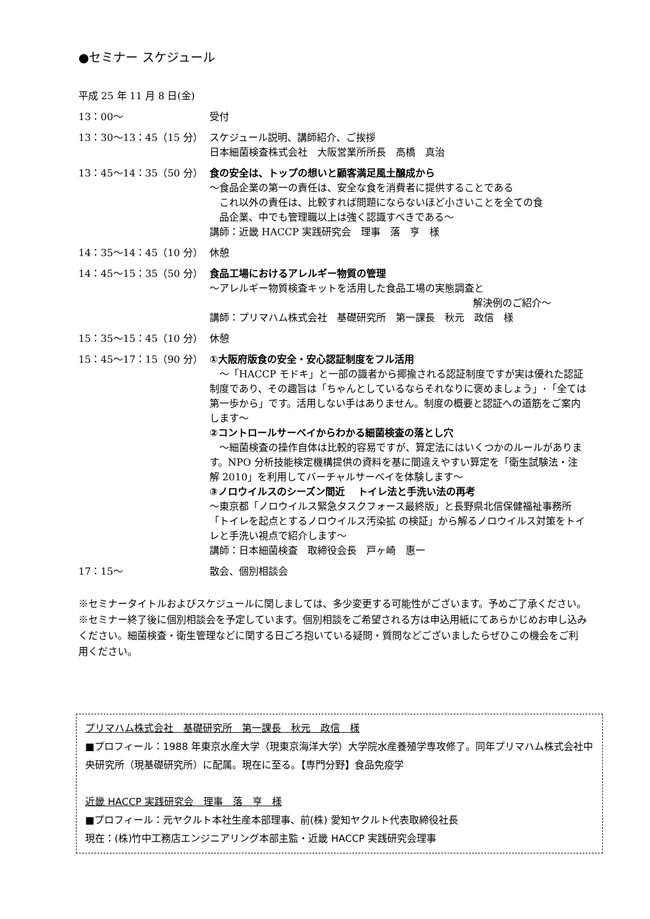●セミナー スケジュール
平成 25 年 11 月 8 日(金)
13：00～ 受付
13：30～13：45（15 分） スケジュール説明、講師紹介、ご挨拶
日本細菌検査株式会社　大阪営業所所長　高橋　真治
13：45～14：35（50 分） 食の安全は、トップの想いと顧客満足風土醸成から
～食品企業の第一の責任は、安全な食を消費者に提供することである
　これ以外の責任は、比較すれば問題にならないほど小さいことを全ての食
　品企業、中でも管理職以上は強く認識すべきである～
講師：近畿 HACCP 実践研究会　理事　落　亨　様
14：35～14：45（10 分） 休憩
14：45～15：35（50 分） 食品工場におけるアレルギー物質の管理
～アレルギー物質検査キットを活用した食品工場の実態調査と
解決例のご紹介～
講師：プリマハム株式会社　基礎研究所　第一課長　秋元　政信　様
15：35～15：45（10 分） 休憩
15：45～17：15（90 分） ①大阪府版食の安全・安心認証制度をフル活用
　～「HACCP モドキ」と一部の識者から揶揄される認証制度ですが実は優れた認証制度であり、その趣旨は「ちゃんとしているならそれなりに褒めましょう」･「全ては第一歩から」です。活用しない手はありません。制度の概要と認証への道筋をご案内します～
②コントロールサーベイからわかる細菌検査の落とし穴
　～細菌検査の操作自体は比較的容易ですが、算定法にはいくつかのルールがあります。NPO 分析技能検定機構提供の資料を基に間違えやすい算定を「衛生試験法・注解 2010」を利用してバーチャルサーベイを体験します～
③ノロウイルスのシーズン間近　 トイレ法と手洗い法の再考
～東京都「ノロウイルス緊急タスクフォース最終版」と長野県北信保健福祉事務所「トイレを起点とするノロウイルス汚染拡 の検証」から解るノロウイルス対策をトイレと手洗い視点で紹介します～
講師：日本細菌検査　取締役会長　戸ヶ崎　惠一
17：15～ 散会、個別相談会
※セミナータイトルおよびスケジュールに関しましては、多少変更する可能性がございます。予めご了承ください。
※セミナー終了後に個別相談会を予定しています。個別相談をご希望される方は申込用紙にてあらかじめお申し込みください。細菌検査・衛生管理などに関する日ごろ抱いている疑問・質問などございましたらぜひこの機会をご利用ください。
プリマハム株式会社　基礎研究所　第一課長　秋元　政信　様
■プロフィール：1988 年東京水産大学（現東京海洋大学）大学院水産養殖学専攻修了。同年プリマハム株式会社中央研究所（現基礎研究所）に配属。現在に至る。【専門分野】食品免疫学
近畿 HACCP 実践研究会　理事　落　亨　様
■プロフィール：元ヤクルト本社生産本部理事、前(株) 愛知ヤクルト代表取締役社長
現在：(株)竹中工務店エンジニアリング本部主監・近畿 HACCP 実践研究会理事